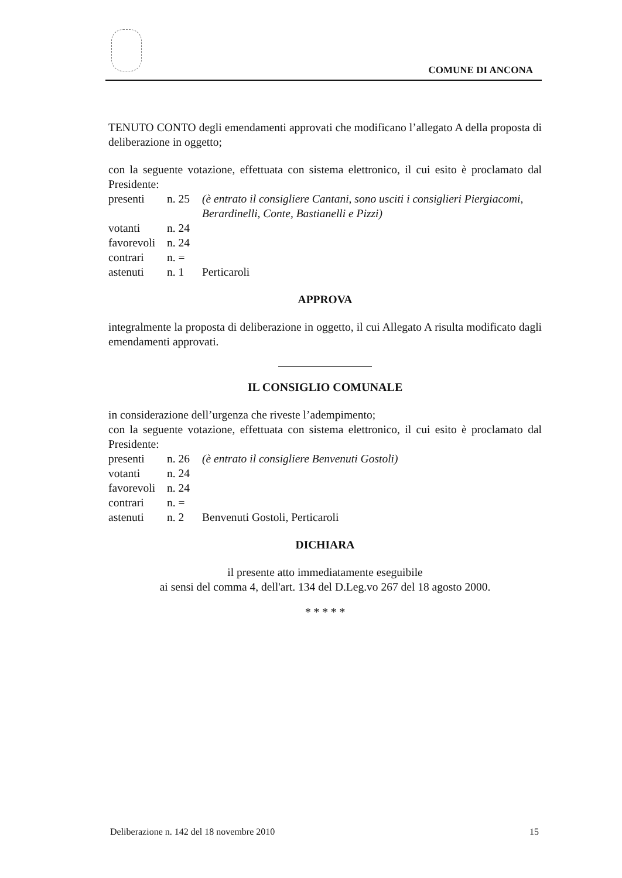COMUNE DI ANCONA
TENUTO CONTO degli emendamenti approvati che modificano l’allegato A della proposta di deliberazione in oggetto;
con la seguente votazione, effettuata con sistema elettronico, il cui esito è proclamato dal Presidente:
presenti n. 25 (è entrato il consigliere Cantani, sono usciti i consiglieri Piergiacomi, Berardinelli, Conte, Bastianelli e Pizzi) votanti n. 24 favorevoli n. 24 contrari n. = astenuti n. 1 Perticaroli
APPROVA
integralmente la proposta di deliberazione in oggetto, il cui Allegato A risulta modificato dagli emendamenti approvati.
IL CONSIGLIO COMUNALE
in considerazione dell’urgenza che riveste l’adempimento;
con la seguente votazione, effettuata con sistema elettronico, il cui esito è proclamato dal Presidente:
presenti n. 26 (è entrato il consigliere Benvenuti Gostoli) votanti n. 24 favorevoli n. 24 contrari n. = astenuti n. 2 Benvenuti Gostoli, Perticaroli
DICHIARA
il presente atto immediatamente eseguibile
ai sensi del comma 4, dell'art. 134 del D.Leg.vo 267 del 18 agosto 2000.
* * * * *
Deliberazione n. 142 del 18 novembre 2010 15